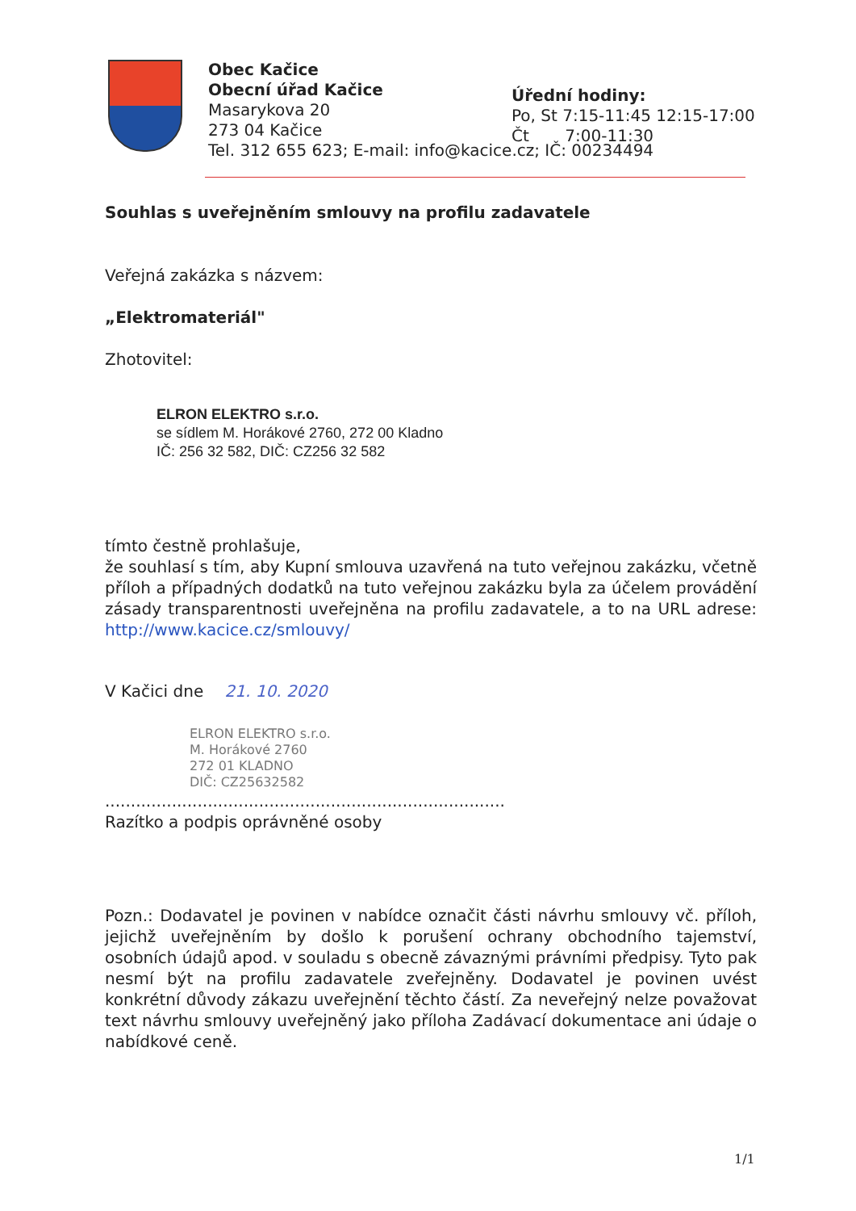Obec Kačice
Obecní úřad Kačice
Masarykova 20
273 04 Kačice
Tel. 312 655 623; E-mail: info@kacice.cz; IČ: 00234494
Úřední hodiny:
Po, St 7:15-11:45 12:15-17:00
Čt 7:00-11:30
Souhlas s uveřejněním smlouvy na profilu zadavatele
Veřejná zakázka s názvem:
„Elektromateriál"
Zhotovitel:
ELRON ELEKTRO s.r.o.
se sídlem M. Horákové 2760, 272 00 Kladno
IČ: 256 32 582, DIČ: CZ256 32 582
tímto čestně prohlašuje,
že souhlasí s tím, aby Kupní smlouva uzavřená na tuto veřejnou zakázku, včetně příloh a případných dodatků na tuto veřejnou zakázku byla za účelem provádění zásady transparentnosti uveřejněna na profilu zadavatele, a to na URL adrese: http://www.kacice.cz/smlouvy/
V Kačici dne 21. 10. 2020
ELRON ELEKTRO s.r.o.
M. Horákové 2760
272 01 KLADNO
DIČ: CZ25632582
..............................................................................
Razítko a podpis oprávněné osoby
Pozn.: Dodavatel je povinen v nabídce označit části návrhu smlouvy vč. příloh, jejichž uveřejněním by došlo k porušení ochrany obchodního tajemství, osobních údajů apod. v souladu s obecně závaznými právními předpisy. Tyto pak nesmí být na profilu zadavatele zveřejněny. Dodavatel je povinen uvést konkrétní důvody zákazu uveřejnění těchto částí. Za neveřejný nelze považovat text návrhu smlouvy uveřejněný jako příloha Zadávací dokumentace ani údaje o nabídkové ceně.
1/1